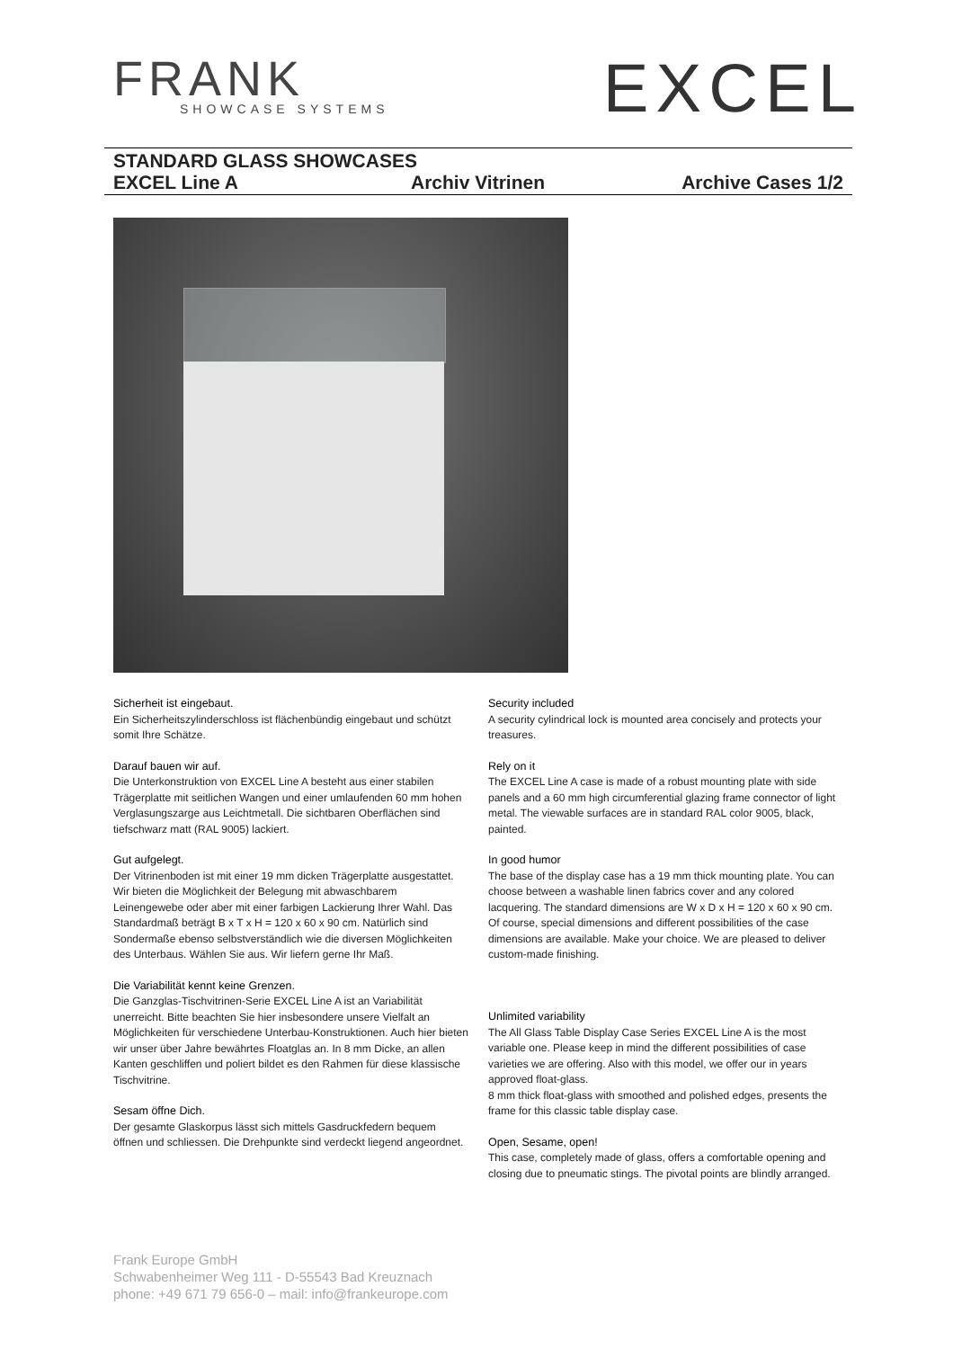FRANK
SHOWCASE SYSTEMS
EXCEL
STANDARD GLASS SHOWCASES
EXCEL Line A Archiv Vitrinen Archive Cases 1/2
Sicherheit ist eingebaut.
Ein Sicherheitszylinderschloss ist flächenbündig eingebaut und schützt somit Ihre Schätze.
Darauf bauen wir auf.
Die Unterkonstruktion von EXCEL Line A besteht aus einer stabilen Trägerplatte mit seitlichen Wangen und einer umlaufenden 60 mm hohen Verglasungszarge aus Leichtmetall. Die sichtbaren Oberflächen sind tiefschwarz matt (RAL 9005) lackiert.
Gut aufgelegt.
Der Vitrinenboden ist mit einer 19 mm dicken Trägerplatte ausgestattet. Wir bieten die Möglichkeit der Belegung mit abwaschbarem Leinengewebe oder aber mit einer farbigen Lackierung Ihrer Wahl. Das Standardmaß beträgt B x T x H = 120 x 60 x 90 cm. Natürlich sind Sondermaße ebenso selbstverständlich wie die diversen Möglichkeiten des Unterbaus. Wählen Sie aus. Wir liefern gerne Ihr Maß.
Die Variabilität kennt keine Grenzen.
Die Ganzglas-Tischvitrinen-Serie EXCEL Line A ist an Variabilität unerreicht. Bitte beachten Sie hier insbesondere unsere Vielfalt an Möglichkeiten für verschiedene Unterbau-Konstruktionen. Auch hier bieten wir unser über Jahre bewährtes Floatglas an. In 8 mm Dicke, an allen Kanten geschliffen und poliert bildet es den Rahmen für diese klassische Tischvitrine.
Sesam öffne Dich.
Der gesamte Glaskorpus lässt sich mittels Gasdruckfedern bequem öffnen und schliessen. Die Drehpunkte sind verdeckt liegend angeordnet.
Security included
A security cylindrical lock is mounted area concisely and protects your treasures.
Rely on it
The EXCEL Line A case is made of a robust mounting plate with side panels and a 60 mm high circumferential glazing frame connector of light metal. The viewable surfaces are in standard RAL color 9005, black, painted.
In good humor
The base of the display case has a 19 mm thick mounting plate. You can choose between a washable linen fabrics cover and any colored lacquering. The standard dimensions are W x D x H = 120 x 60 x 90 cm. Of course, special dimensions and different possibilities of the case dimensions are available. Make your choice. We are pleased to deliver custom-made finishing.
Unlimited variability
The All Glass Table Display Case Series EXCEL Line A is the most variable one. Please keep in mind the different possibilities of case varieties we are offering. Also with this model, we offer our in years approved float-glass.
8 mm thick float-glass with smoothed and polished edges, presents the frame for this classic table display case.
Open, Sesame, open!
This case, completely made of glass, offers a comfortable opening and closing due to pneumatic stings. The pivotal points are blindly arranged.
Frank Europe GmbH
Schwabenheimer Weg 111 - D-55543 Bad Kreuznach
phone: +49 671 79 656-0 – mail: info@frankeurope.com